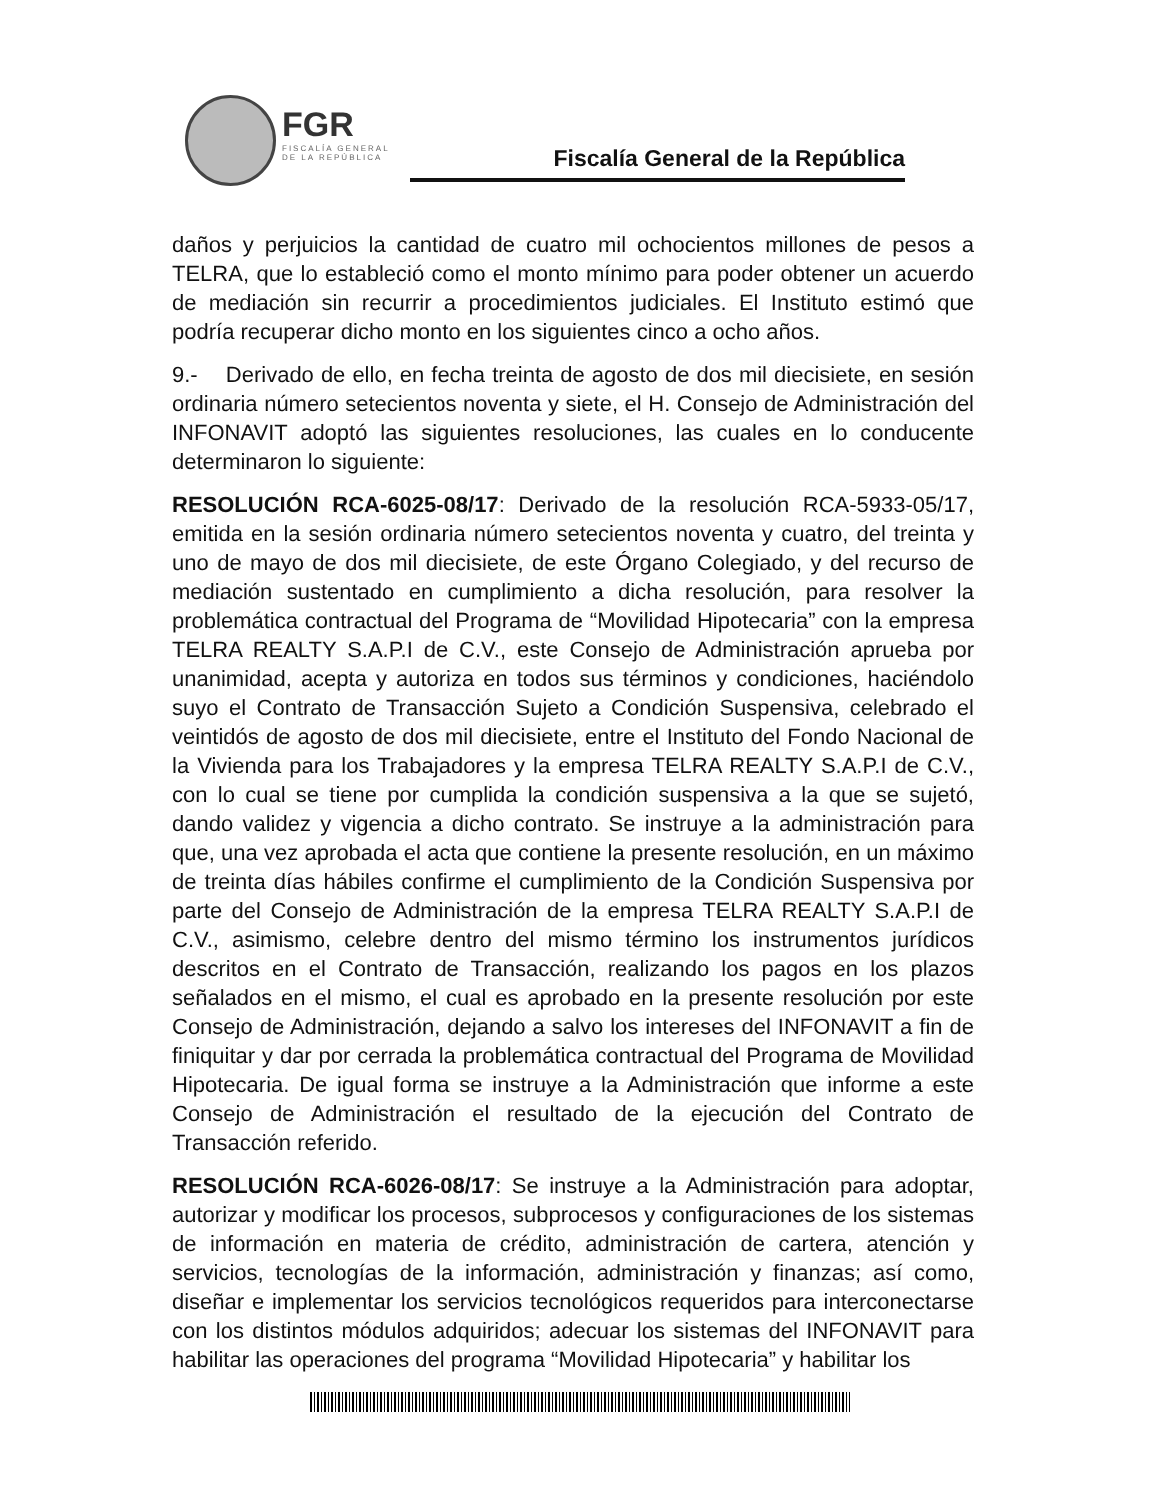FGR
FISCALÍA GENERAL
DE LA REPÚBLICA
Fiscalía General de la República
daños y perjuicios la cantidad de cuatro mil ochocientos millones de pesos a TELRA, que lo estableció como el monto mínimo para poder obtener un acuerdo de mediación sin recurrir a procedimientos judiciales. El Instituto estimó que podría recuperar dicho monto en los siguientes cinco a ocho años.
9.- Derivado de ello, en fecha treinta de agosto de dos mil diecisiete, en sesión ordinaria número setecientos noventa y siete, el H. Consejo de Administración del INFONAVIT adoptó las siguientes resoluciones, las cuales en lo conducente determinaron lo siguiente:
RESOLUCIÓN RCA-6025-08/17: Derivado de la resolución RCA-5933-05/17, emitida en la sesión ordinaria número setecientos noventa y cuatro, del treinta y uno de mayo de dos mil diecisiete, de este Órgano Colegiado, y del recurso de mediación sustentado en cumplimiento a dicha resolución, para resolver la problemática contractual del Programa de “Movilidad Hipotecaria” con la empresa TELRA REALTY S.A.P.I de C.V., este Consejo de Administración aprueba por unanimidad, acepta y autoriza en todos sus términos y condiciones, haciéndolo suyo el Contrato de Transacción Sujeto a Condición Suspensiva, celebrado el veintidós de agosto de dos mil diecisiete, entre el Instituto del Fondo Nacional de la Vivienda para los Trabajadores y la empresa TELRA REALTY S.A.P.I de C.V., con lo cual se tiene por cumplida la condición suspensiva a la que se sujetó, dando validez y vigencia a dicho contrato. Se instruye a la administración para que, una vez aprobada el acta que contiene la presente resolución, en un máximo de treinta días hábiles confirme el cumplimiento de la Condición Suspensiva por parte del Consejo de Administración de la empresa TELRA REALTY S.A.P.I de C.V., asimismo, celebre dentro del mismo término los instrumentos jurídicos descritos en el Contrato de Transacción, realizando los pagos en los plazos señalados en el mismo, el cual es aprobado en la presente resolución por este Consejo de Administración, dejando a salvo los intereses del INFONAVIT a fin de finiquitar y dar por cerrada la problemática contractual del Programa de Movilidad Hipotecaria. De igual forma se instruye a la Administración que informe a este Consejo de Administración el resultado de la ejecución del Contrato de Transacción referido.
RESOLUCIÓN RCA-6026-08/17: Se instruye a la Administración para adoptar, autorizar y modificar los procesos, subprocesos y configuraciones de los sistemas de información en materia de crédito, administración de cartera, atención y servicios, tecnologías de la información, administración y finanzas; así como, diseñar e implementar los servicios tecnológicos requeridos para interconectarse con los distintos módulos adquiridos; adecuar los sistemas del INFONAVIT para habilitar las operaciones del programa “Movilidad Hipotecaria” y habilitar los